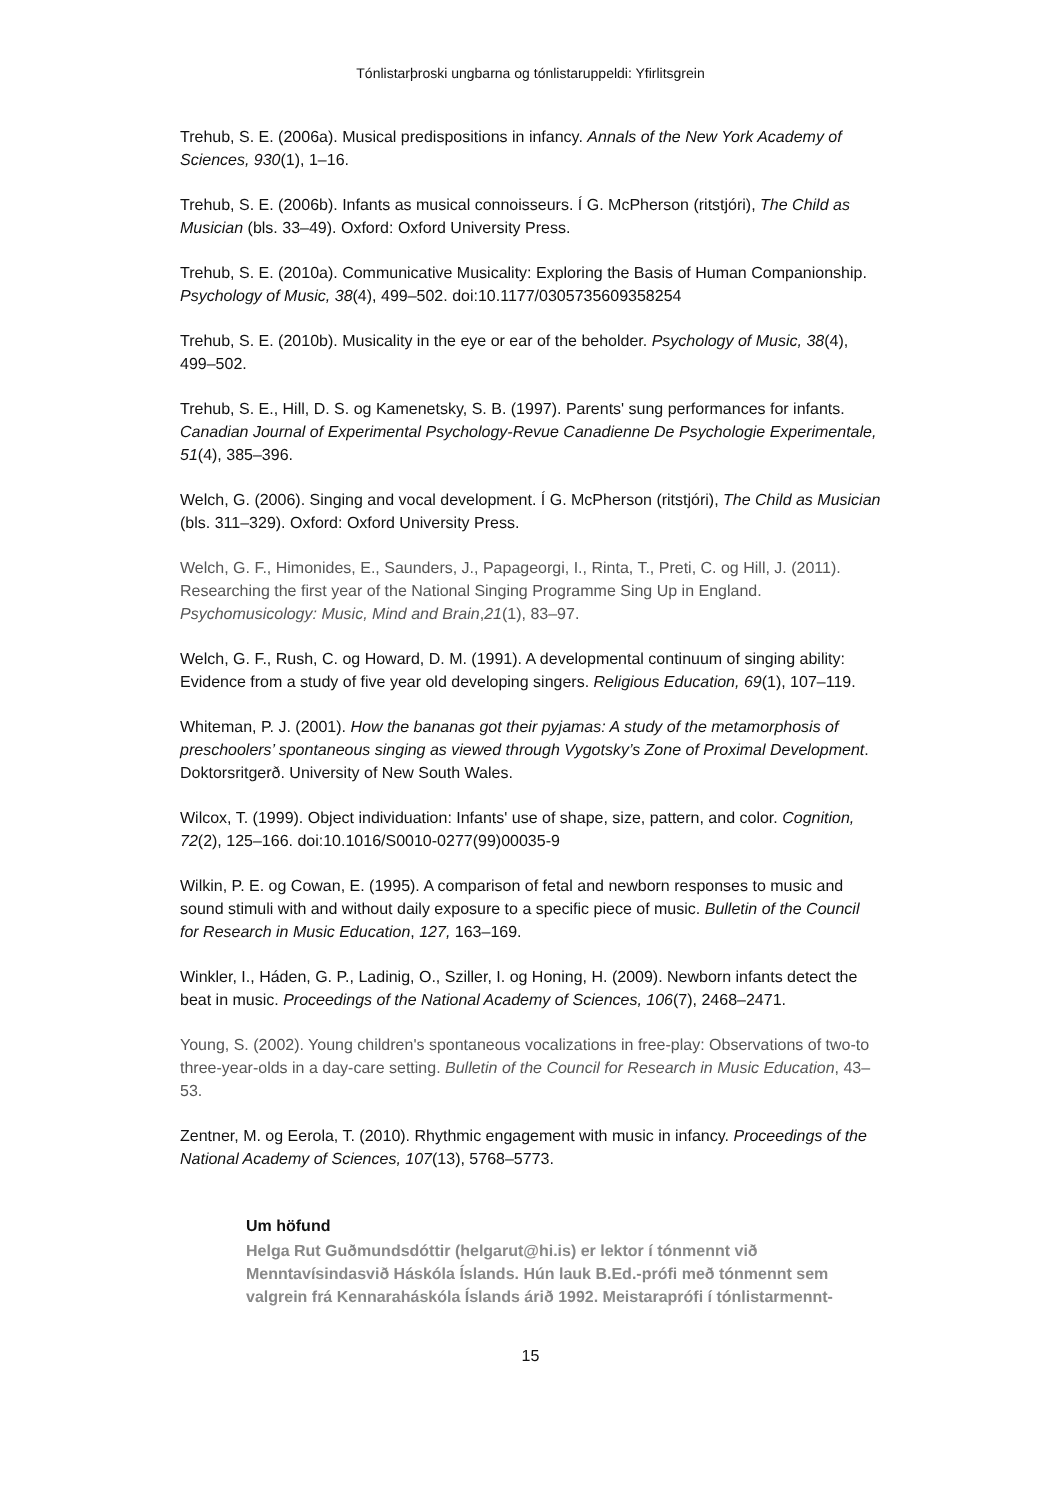Tónlistarþroski ungbarna og tónlistaruppeldi: Yfirlitsgrein
Trehub, S. E. (2006a). Musical predispositions in infancy. Annals of the New York Academy of Sciences, 930(1), 1–16.
Trehub, S. E. (2006b). Infants as musical connoisseurs. Í G. McPherson (ritstjóri), The Child as Musician (bls. 33–49). Oxford: Oxford University Press.
Trehub, S. E. (2010a). Communicative Musicality: Exploring the Basis of Human Companionship. Psychology of Music, 38(4), 499–502. doi:10.1177/0305735609358254
Trehub, S. E. (2010b). Musicality in the eye or ear of the beholder. Psychology of Music, 38(4), 499–502.
Trehub, S. E., Hill, D. S. og Kamenetsky, S. B. (1997). Parents' sung performances for infants. Canadian Journal of Experimental Psychology-Revue Canadienne De Psychologie Experimentale, 51(4), 385–396.
Welch, G. (2006). Singing and vocal development. Í G. McPherson (ritstjóri), The Child as Musician (bls. 311–329). Oxford: Oxford University Press.
Welch, G. F., Himonides, E., Saunders, J., Papageorgi, I., Rinta, T., Preti, C. og Hill, J. (2011). Researching the first year of the National Singing Programme Sing Up in England. Psychomusicology: Music, Mind and Brain,21(1), 83–97.
Welch, G. F., Rush, C. og Howard, D. M. (1991). A developmental continuum of singing ability: Evidence from a study of five year old developing singers. Religious Education, 69(1), 107–119.
Whiteman, P. J. (2001). How the bananas got their pyjamas: A study of the metamorphosis of preschoolers’ spontaneous singing as viewed through Vygotsky’s Zone of Proximal Development. Doktorsritgerð. University of New South Wales.
Wilcox, T. (1999). Object individuation: Infants' use of shape, size, pattern, and color. Cognition, 72(2), 125–166. doi:10.1016/S0010-0277(99)00035-9
Wilkin, P. E. og Cowan, E. (1995). A comparison of fetal and newborn responses to music and sound stimuli with and without daily exposure to a specific piece of music. Bulletin of the Council for Research in Music Education, 127, 163–169.
Winkler, I., Háden, G. P., Ladinig, O., Sziller, I. og Honing, H. (2009). Newborn infants detect the beat in music. Proceedings of the National Academy of Sciences, 106(7), 2468–2471.
Young, S. (2002). Young children's spontaneous vocalizations in free-play: Observations of two-to three-year-olds in a day-care setting. Bulletin of the Council for Research in Music Education, 43–53.
Zentner, M. og Eerola, T. (2010). Rhythmic engagement with music in infancy. Proceedings of the National Academy of Sciences, 107(13), 5768–5773.
Um höfund
Helga Rut Guðmundsdóttir (helgarut@hi.is) er lektor í tónmennt við Menntavísindasvið Háskóla Íslands. Hún lauk B.Ed.-prófi með tónmennt sem valgrein frá Kennaraháskóla Íslands árið 1992. Meistaraprófi í tónlistarmennt-
15